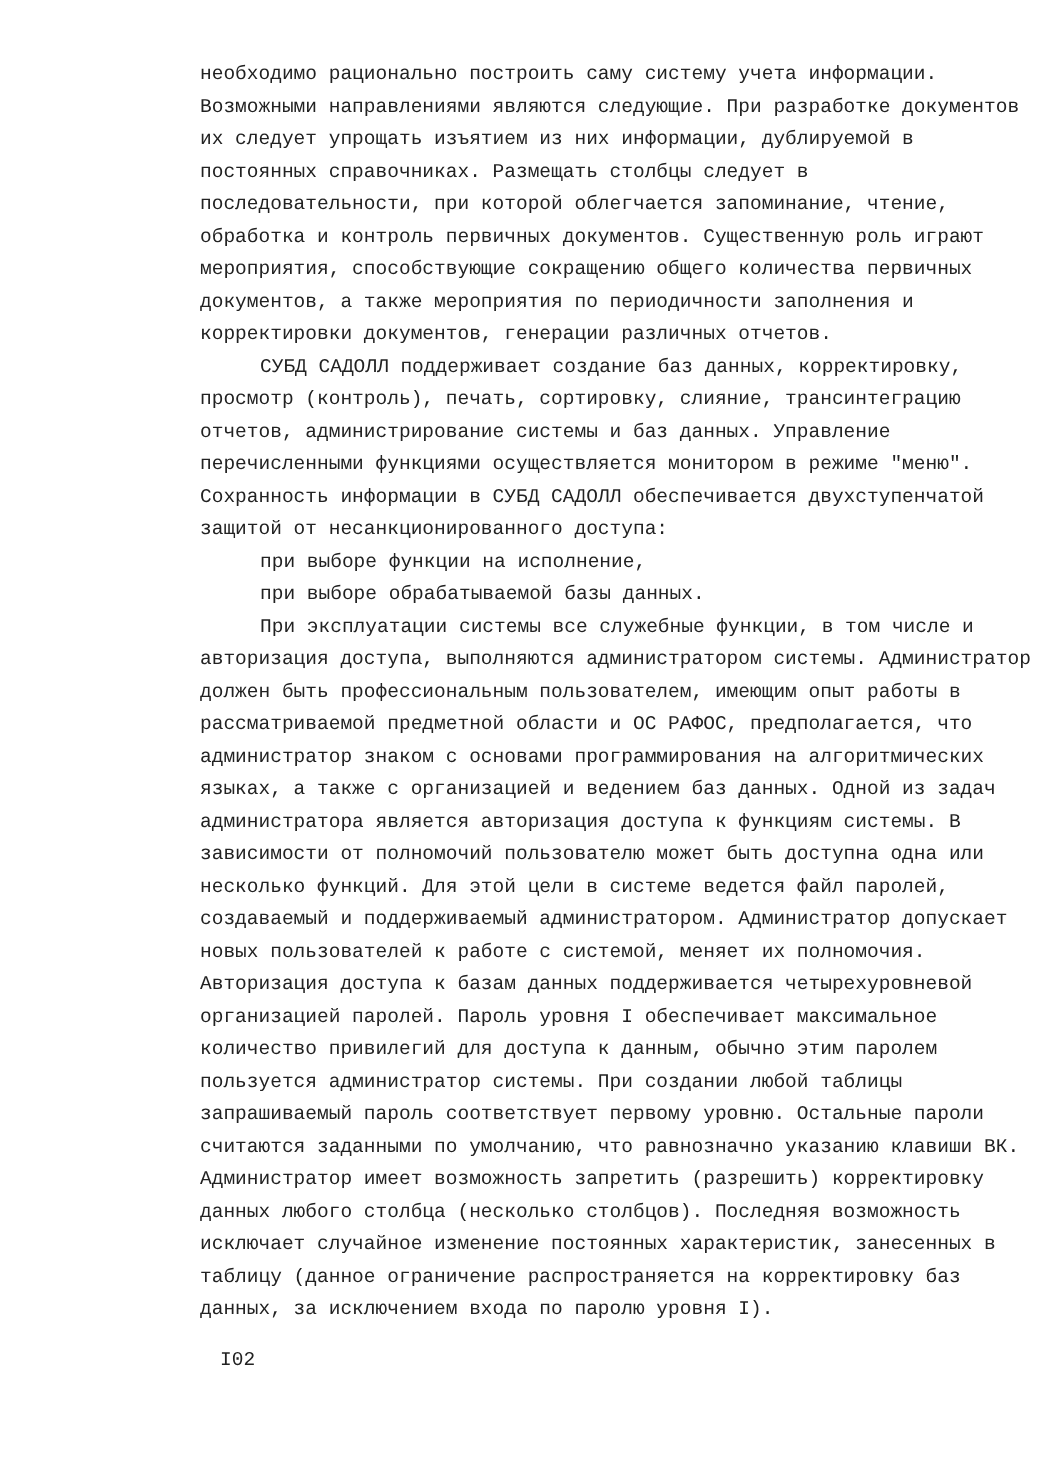необходимо рационально построить саму систему учета информации. Возможными направлениями являются следующие. При разработке документов их следует упрощать изъятием из них информации, дублируемой в постоянных справочниках. Размещать столбцы следует в последовательности, при которой облегчается запоминание, чтение, обработка и контроль первичных документов. Существенную роль играют мероприятия, способствующие сокращению общего количества первичных документов, а также мероприятия по периодичности заполнения и корректировки документов, генерации различных отчетов.
СУБД САДОЛЛ поддерживает создание баз данных, корректировку, просмотр (контроль), печать, сортировку, слияние, трансинтеграцию отчетов, администрирование системы и баз данных. Управление перечисленными функциями осуществляется монитором в режиме "меню". Сохранность информации в СУБД САДОЛЛ обеспечивается двухступенчатой защитой от несанкционированного доступа:
при выборе функции на исполнение,
при выборе обрабатываемой базы данных.
При эксплуатации системы все служебные функции, в том числе и авторизация доступа, выполняются администратором системы. Администратор должен быть профессиональным пользователем, имеющим опыт работы в рассматриваемой предметной области и ОС РАФОС, предполагается, что администратор знаком с основами программирования на алгоритмических языках, а также с организацией и ведением баз данных. Одной из задач администратора является авторизация доступа к функциям системы. В зависимости от полномочий пользователю может быть доступна одна или несколько функций. Для этой цели в системе ведется файл паролей, создаваемый и поддерживаемый администратором. Администратор допускает новых пользователей к работе с системой, меняет их полномочия. Авторизация доступа к базам данных поддерживается четырехуровневой организацией паролей. Пароль уровня I обеспечивает максимальное количество привилегий для доступа к данным, обычно этим паролем пользуется администратор системы. При создании любой таблицы запрашиваемый пароль соответствует первому уровню. Остальные пароли считаются заданными по умолчанию, что равнозначно указанию клавиши ВК. Администратор имеет возможность запретить (разрешить) корректировку данных любого столбца (несколько столбцов). Последняя возможность исключает случайное изменение постоянных характеристик, занесенных в таблицу (данное ограничение распространяется на корректировку баз данных, за исключением входа по паролю уровня I).
I02